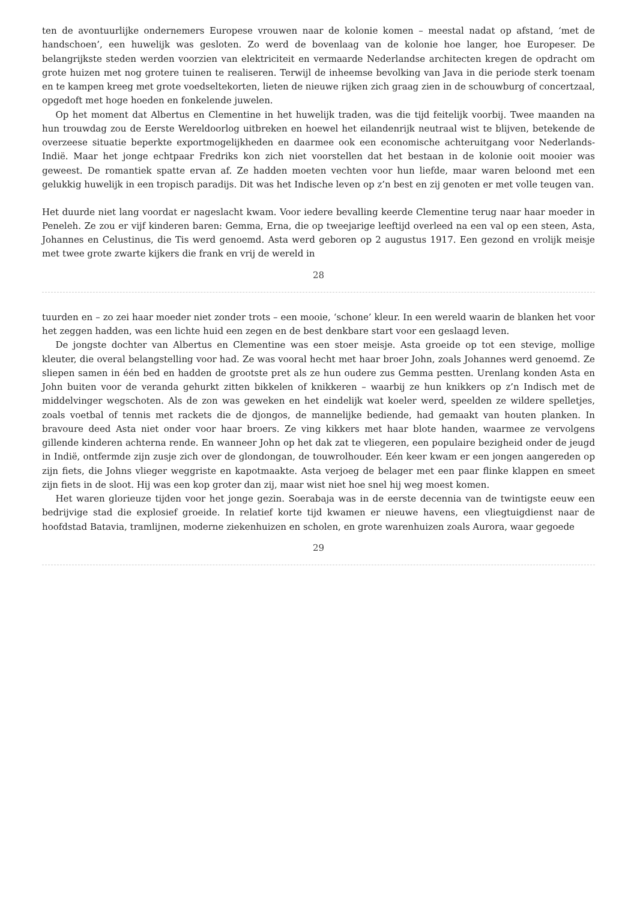ten de avontuurlijke ondernemers Europese vrouwen naar de kolonie komen – meestal nadat op afstand, ‘met de handschoen’, een huwelijk was gesloten. Zo werd de bovenlaag van de kolonie hoe langer, hoe Europeser. De belangrijkste steden werden voorzien van elektriciteit en vermaarde Nederlandse architecten kregen de opdracht om grote huizen met nog grotere tuinen te realiseren. Terwijl de inheemse bevolking van Java in die periode sterk toenam en te kampen kreeg met grote voedseltekorten, lieten de nieuwe rijken zich graag zien in de schouwburg of concertzaal, opgedoft met hoge hoeden en fonkelende juwelen.
Op het moment dat Albertus en Clementine in het huwelijk traden, was die tijd feitelijk voorbij. Twee maanden na hun trouwdag zou de Eerste Wereldoorlog uitbreken en hoewel het eilandenrijk neutraal wist te blijven, betekende de overzeese situatie beperkte exportmogelijkheden en daarmee ook een economische achteruitgang voor Nederlands-Indië. Maar het jonge echtpaar Fredriks kon zich niet voorstellen dat het bestaan in de kolonie ooit mooier was geweest. De romantiek spatte ervan af. Ze hadden moeten vechten voor hun liefde, maar waren beloond met een gelukkig huwelijk in een tropisch paradijs. Dit was het Indische leven op z’n best en zij genoten er met volle teugen van.
Het duurde niet lang voordat er nageslacht kwam. Voor iedere bevalling keerde Clementine terug naar haar moeder in Peneleh. Ze zou er vijf kinderen baren: Gemma, Erna, die op tweejarige leeftijd overleed na een val op een steen, Asta, Johannes en Celustinus, die Tis werd genoemd. Asta werd geboren op 2 augustus 1917. Een gezond en vrolijk meisje met twee grote zwarte kijkers die frank en vrij de wereld in
28
tuurden en – zo zei haar moeder niet zonder trots – een mooie, ‘schone’ kleur. In een wereld waarin de blanken het voor het zeggen hadden, was een lichte huid een zegen en de best denkbare start voor een geslaagd leven.
De jongste dochter van Albertus en Clementine was een stoer meisje. Asta groeide op tot een stevige, mollige kleuter, die overal belangstelling voor had. Ze was vooral hecht met haar broer John, zoals Johannes werd genoemd. Ze sliepen samen in één bed en hadden de grootste pret als ze hun oudere zus Gemma pestten. Urenlang konden Asta en John buiten voor de veranda gehurkt zitten bikkelen of knikkeren – waarbij ze hun knikkers op z’n Indisch met de middelvinger wegschoten. Als de zon was geweken en het eindelijk wat koeler werd, speelden ze wildere spelletjes, zoals voetbal of tennis met rackets die de djongos, de mannelijke bediende, had gemaakt van houten planken. In bravoure deed Asta niet onder voor haar broers. Ze ving kikkers met haar blote handen, waarmee ze vervolgens gillende kinderen achterna rende. En wanneer John op het dak zat te vliegeren, een populaire bezigheid onder de jeugd in Indië, ontfermde zijn zusje zich over de glondongan, de touwrolhouder. Eén keer kwam er een jongen aangereden op zijn fiets, die Johns vlieger weggriste en kapotmaakte. Asta verjoeg de belager met een paar flinke klappen en smeet zijn fiets in de sloot. Hij was een kop groter dan zij, maar wist niet hoe snel hij weg moest komen.
Het waren glorieuze tijden voor het jonge gezin. Soerabaja was in de eerste decennia van de twintigste eeuw een bedrijvige stad die explosief groeide. In relatief korte tijd kwamen er nieuwe havens, een vliegtuigdienst naar de hoofdstad Batavia, tramlijnen, moderne ziekenhuizen en scholen, en grote warenhuizen zoals Aurora, waar gegoede
29